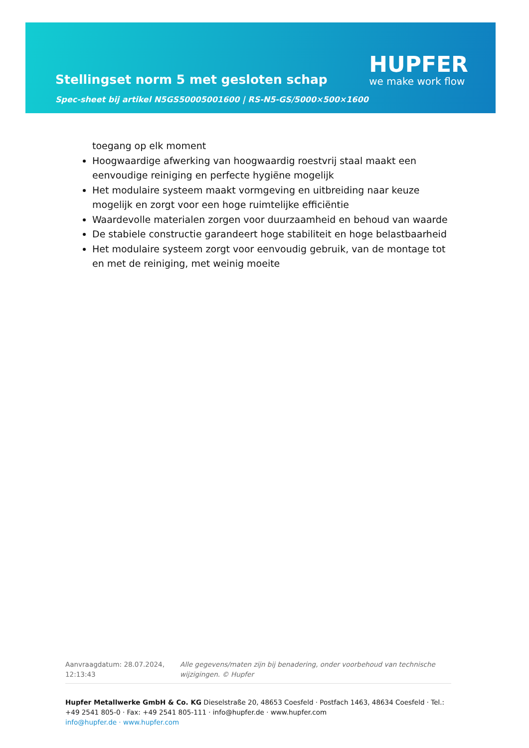Stellingset norm 5 met gesloten schap
Spec-sheet bij artikel N5GS50005001600 | RS-N5-GS/5000×500×1600
HUPFER
we make work flow
toegang op elk moment
Hoogwaardige afwerking van hoogwaardig roestvrij staal maakt een eenvoudige reiniging en perfecte hygiëne mogelijk
Het modulaire systeem maakt vormgeving en uitbreiding naar keuze mogelijk en zorgt voor een hoge ruimtelijke efficiëntie
Waardevolle materialen zorgen voor duurzaamheid en behoud van waarde
De stabiele constructie garandeert hoge stabiliteit en hoge belastbaarheid
Het modulaire systeem zorgt voor eenvoudig gebruik, van de montage tot en met de reiniging, met weinig moeite
Aanvraagdatum: 28.07.2024, 12:13:43
Alle gegevens/maten zijn bij benadering, onder voorbehoud van technische wijzigingen. © Hupfer
Hupfer Metallwerke GmbH & Co. KG Dieselstraße 20, 48653 Coesfeld · Postfach 1463, 48634 Coesfeld · Tel.: +49 2541 805-0 · Fax: +49 2541 805-111 · info@hupfer.de · www.hupfer.com
info@hupfer.de · www.hupfer.com